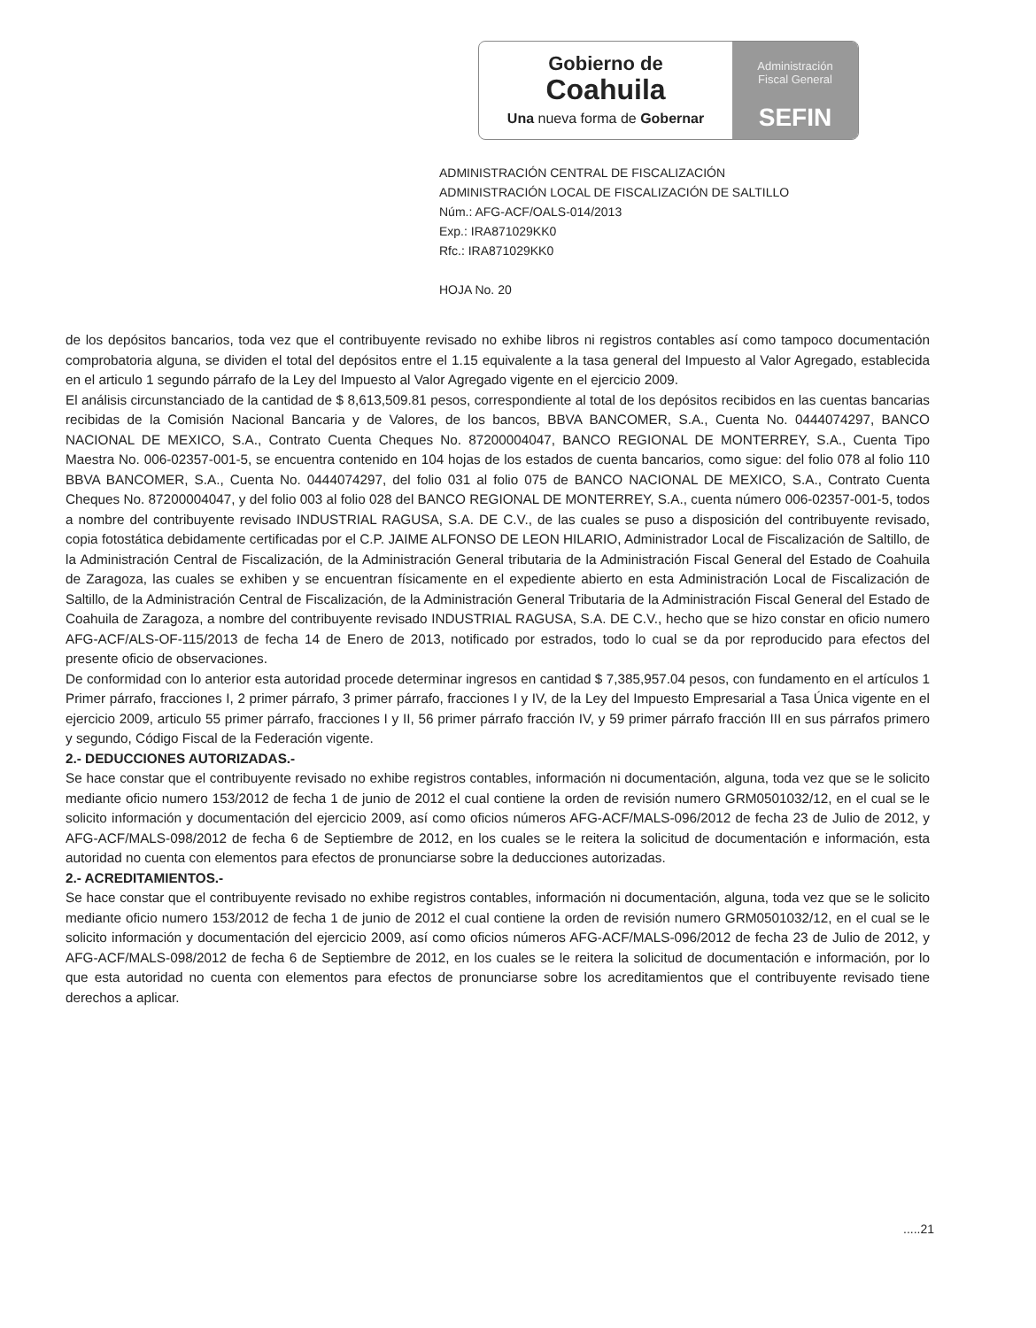Gobierno de
Coahuila
Una nueva forma de Gobernar
Administración
Fiscal General
SEFIN
ADMINISTRACIÓN CENTRAL DE FISCALIZACIÓN
ADMINISTRACIÓN LOCAL DE FISCALIZACIÓN DE SALTILLO
Núm.: AFG-ACF/OALS-014/2013
Exp.: IRA871029KK0
Rfc.: IRA871029KK0
HOJA No. 20
de los depósitos bancarios, toda vez que el contribuyente revisado no exhibe libros ni registros contables así como tampoco documentación comprobatoria alguna, se dividen el total del depósitos entre el 1.15 equivalente a la tasa general del Impuesto al Valor Agregado, establecida en el articulo 1 segundo párrafo de la Ley del Impuesto al Valor Agregado vigente en el ejercicio 2009.
El análisis circunstanciado de la cantidad de $ 8,613,509.81 pesos, correspondiente al total de los depósitos recibidos en las cuentas bancarias recibidas de la Comisión Nacional Bancaria y de Valores, de los bancos, BBVA BANCOMER, S.A., Cuenta No. 0444074297, BANCO NACIONAL DE MEXICO, S.A., Contrato Cuenta Cheques No. 87200004047, BANCO REGIONAL DE MONTERREY, S.A., Cuenta Tipo Maestra No. 006-02357-001-5, se encuentra contenido en 104 hojas de los estados de cuenta bancarios, como sigue: del folio 078 al folio 110 BBVA BANCOMER, S.A., Cuenta No. 0444074297, del folio 031 al folio 075 de BANCO NACIONAL DE MEXICO, S.A., Contrato Cuenta Cheques No. 87200004047, y del folio 003 al folio 028 del BANCO REGIONAL DE MONTERREY, S.A., cuenta número 006-02357-001-5, todos a nombre del contribuyente revisado INDUSTRIAL RAGUSA, S.A. DE C.V., de las cuales se puso a disposición del contribuyente revisado, copia fotostática debidamente certificadas por el C.P. JAIME ALFONSO DE LEON HILARIO, Administrador Local de Fiscalización de Saltillo, de la Administración Central de Fiscalización, de la Administración General tributaria de la Administración Fiscal General del Estado de Coahuila de Zaragoza, las cuales se exhiben y se encuentran físicamente en el expediente abierto en esta Administración Local de Fiscalización de Saltillo, de la Administración Central de Fiscalización, de la Administración General Tributaria de la Administración Fiscal General del Estado de Coahuila de Zaragoza, a nombre del contribuyente revisado INDUSTRIAL RAGUSA, S.A. DE C.V., hecho que se hizo constar en oficio numero AFG-ACF/ALS-OF-115/2013 de fecha 14 de Enero de 2013, notificado por estrados, todo lo cual se da por reproducido para efectos del presente oficio de observaciones.
De conformidad con lo anterior esta autoridad procede determinar ingresos en cantidad $ 7,385,957.04 pesos, con fundamento en el artículos 1 Primer párrafo, fracciones I, 2 primer párrafo, 3 primer párrafo, fracciones I y IV, de la Ley del Impuesto Empresarial a Tasa Única vigente en el ejercicio 2009, articulo 55 primer párrafo, fracciones I y II, 56 primer párrafo fracción IV, y 59 primer párrafo fracción III en sus párrafos primero y segundo, Código Fiscal de la Federación vigente.
2.- DEDUCCIONES AUTORIZADAS.-
Se hace constar que el contribuyente revisado no exhibe registros contables, información ni documentación, alguna, toda vez que se le solicito mediante oficio numero 153/2012 de fecha 1 de junio de 2012 el cual contiene la orden de revisión numero GRM0501032/12, en el cual se le solicito información y documentación del ejercicio 2009, así como oficios números AFG-ACF/MALS-096/2012 de fecha 23 de Julio de 2012, y AFG-ACF/MALS-098/2012 de fecha 6 de Septiembre de 2012, en los cuales se le reitera la solicitud de documentación e información, esta autoridad no cuenta con elementos para efectos de pronunciarse sobre la deducciones autorizadas.
2.- ACREDITAMIENTOS.-
Se hace constar que el contribuyente revisado no exhibe registros contables, información ni documentación, alguna, toda vez que se le solicito mediante oficio numero 153/2012 de fecha 1 de junio de 2012 el cual contiene la orden de revisión numero GRM0501032/12, en el cual se le solicito información y documentación del ejercicio 2009, así como oficios números AFG-ACF/MALS-096/2012 de fecha 23 de Julio de 2012, y AFG-ACF/MALS-098/2012 de fecha 6 de Septiembre de 2012, en los cuales se le reitera la solicitud de documentación e información, por lo que esta autoridad no cuenta con elementos para efectos de pronunciarse sobre los acreditamientos que el contribuyente revisado tiene derechos a aplicar.
.....21